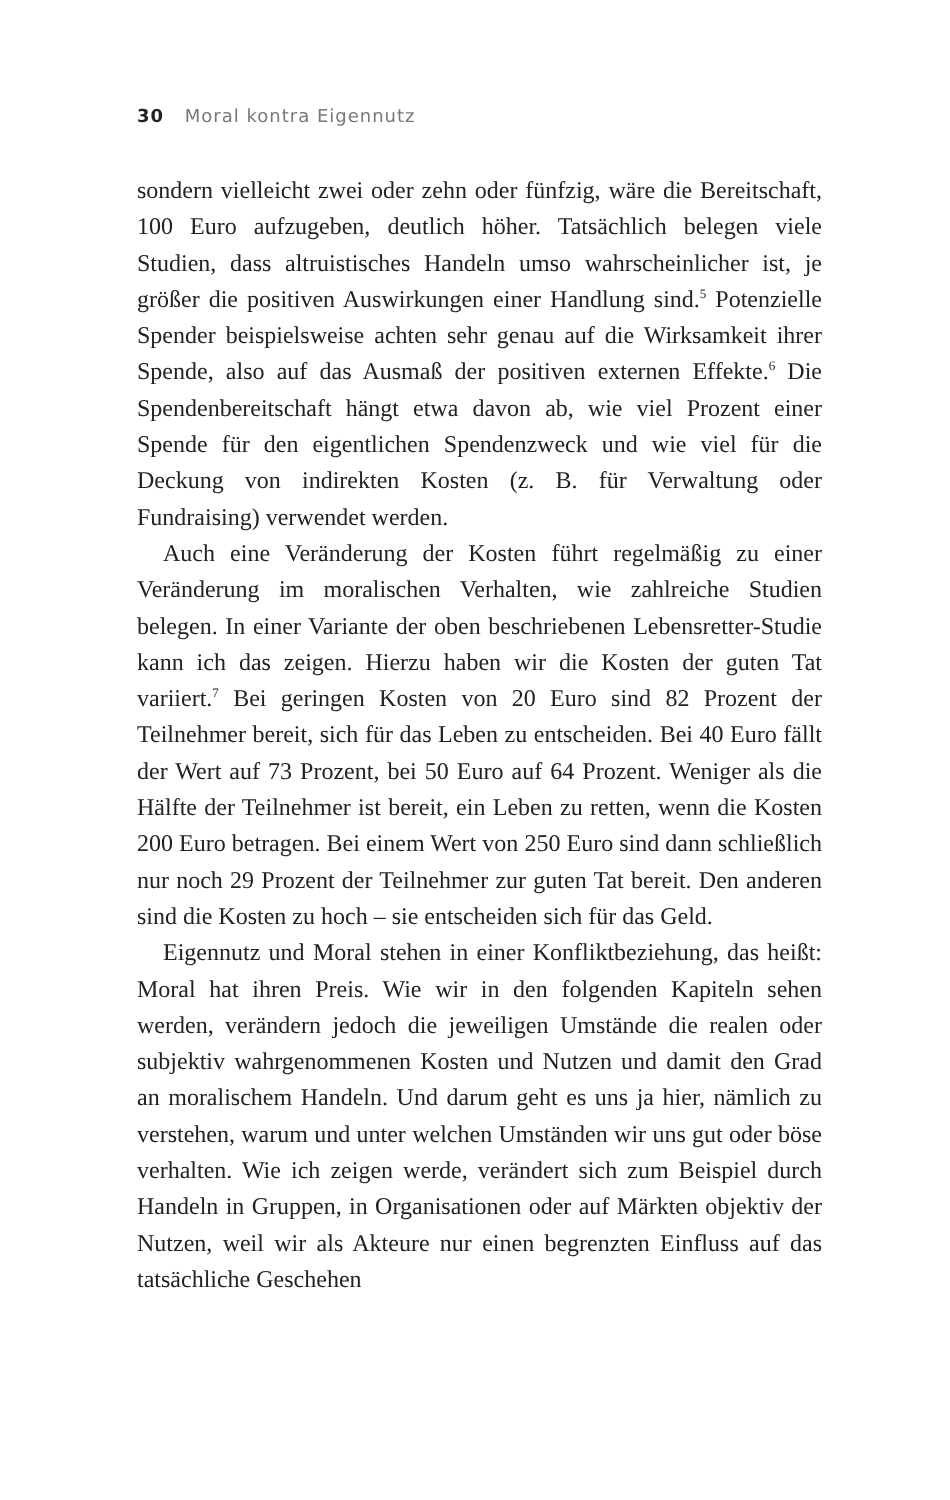30 Moral kontra Eigennutz
sondern vielleicht zwei oder zehn oder fünfzig, wäre die Bereitschaft, 100 Euro aufzugeben, deutlich höher. Tatsächlich belegen viele Studien, dass altruistisches Handeln umso wahrscheinlicher ist, je größer die positiven Auswirkungen einer Handlung sind.<sup>5</sup> Potenzielle Spender beispielsweise achten sehr genau auf die Wirksamkeit ihrer Spende, also auf das Ausmaß der positiven externen Effekte.<sup>6</sup> Die Spendenbereitschaft hängt etwa davon ab, wie viel Prozent einer Spende für den eigentlichen Spendenzweck und wie viel für die Deckung von indirekten Kosten (z. B. für Verwaltung oder Fundraising) verwendet werden.
Auch eine Veränderung der Kosten führt regelmäßig zu einer Veränderung im moralischen Verhalten, wie zahlreiche Studien belegen. In einer Variante der oben beschriebenen Lebensretter-Studie kann ich das zeigen. Hierzu haben wir die Kosten der guten Tat variiert.<sup>7</sup> Bei geringen Kosten von 20 Euro sind 82 Prozent der Teilnehmer bereit, sich für das Leben zu entscheiden. Bei 40 Euro fällt der Wert auf 73 Prozent, bei 50 Euro auf 64 Prozent. Weniger als die Hälfte der Teilnehmer ist bereit, ein Leben zu retten, wenn die Kosten 200 Euro betragen. Bei einem Wert von 250 Euro sind dann schließlich nur noch 29 Prozent der Teilnehmer zur guten Tat bereit. Den anderen sind die Kosten zu hoch – sie entscheiden sich für das Geld.
Eigennutz und Moral stehen in einer Konfliktbeziehung, das heißt: Moral hat ihren Preis. Wie wir in den folgenden Kapiteln sehen werden, verändern jedoch die jeweiligen Umstände die realen oder subjektiv wahrgenommenen Kosten und Nutzen und damit den Grad an moralischem Handeln. Und darum geht es uns ja hier, nämlich zu verstehen, warum und unter welchen Umständen wir uns gut oder böse verhalten. Wie ich zeigen werde, verändert sich zum Beispiel durch Handeln in Gruppen, in Organisationen oder auf Märkten objektiv der Nutzen, weil wir als Akteure nur einen begrenzten Einfluss auf das tatsächliche Geschehen